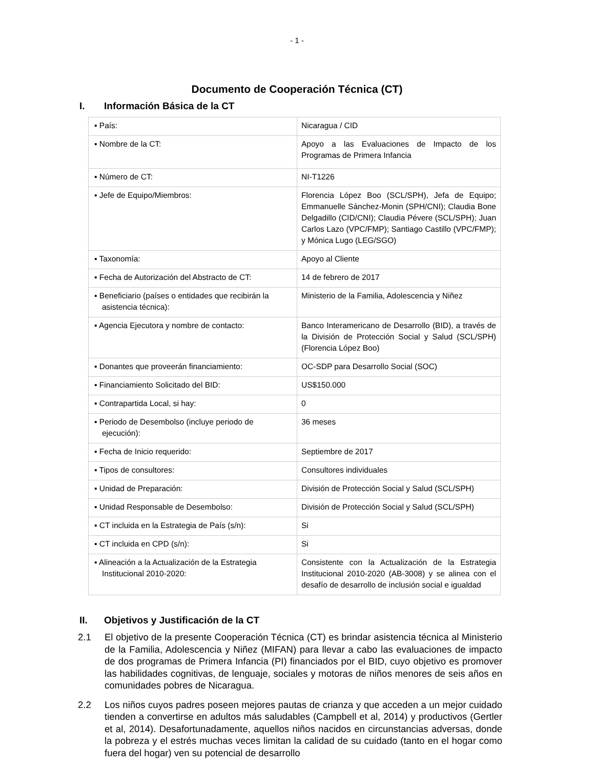- 1 -
Documento de Cooperación Técnica (CT)
I. Información Básica de la CT
| ▪ País: | Nicaragua / CID |
| ▪ Nombre de la CT: | Apoyo a las Evaluaciones de Impacto de los Programas de Primera Infancia |
| ▪ Número de CT: | NI-T1226 |
| ▪ Jefe de Equipo/Miembros: | Florencia López Boo (SCL/SPH), Jefa de Equipo; Emmanuelle Sánchez-Monin (SPH/CNI); Claudia Bone Delgadillo (CID/CNI); Claudia Pévere (SCL/SPH); Juan Carlos Lazo (VPC/FMP); Santiago Castillo (VPC/FMP); y Mónica Lugo (LEG/SGO) |
| ▪ Taxonomía: | Apoyo al Cliente |
| ▪ Fecha de Autorización del Abstracto de CT: | 14 de febrero de 2017 |
| ▪ Beneficiario (países o entidades que recibirán la asistencia técnica): | Ministerio de la Familia, Adolescencia y Niñez |
| ▪ Agencia Ejecutora y nombre de contacto: | Banco Interamericano de Desarrollo (BID), a través de la División de Protección Social y Salud (SCL/SPH) (Florencia López Boo) |
| ▪ Donantes que proveerán financiamiento: | OC-SDP para Desarrollo Social (SOC) |
| ▪ Financiamiento Solicitado del BID: | US$150.000 |
| ▪ Contrapartida Local, si hay: | 0 |
| ▪ Periodo de Desembolso (incluye periodo de ejecución): | 36 meses |
| ▪ Fecha de Inicio requerido: | Septiembre de 2017 |
| ▪ Tipos de consultores: | Consultores individuales |
| ▪ Unidad de Preparación: | División de Protección Social y Salud (SCL/SPH) |
| ▪ Unidad Responsable de Desembolso: | División de Protección Social y Salud (SCL/SPH) |
| ▪ CT incluida en la Estrategia de País (s/n): | Si |
| ▪ CT incluida en CPD (s/n): | Si |
| ▪ Alineación a la Actualización de la Estrategia Institucional 2010-2020: | Consistente con la Actualización de la Estrategia Institucional 2010-2020 (AB-3008) y se alinea con el desafío de desarrollo de inclusión social e igualdad |
II. Objetivos y Justificación de la CT
2.1 El objetivo de la presente Cooperación Técnica (CT) es brindar asistencia técnica al Ministerio de la Familia, Adolescencia y Niñez (MIFAN) para llevar a cabo las evaluaciones de impacto de dos programas de Primera Infancia (PI) financiados por el BID, cuyo objetivo es promover las habilidades cognitivas, de lenguaje, sociales y motoras de niños menores de seis años en comunidades pobres de Nicaragua.
2.2 Los niños cuyos padres poseen mejores pautas de crianza y que acceden a un mejor cuidado tienden a convertirse en adultos más saludables (Campbell et al, 2014) y productivos (Gertler et al, 2014). Desafortunadamente, aquellos niños nacidos en circunstancias adversas, donde la pobreza y el estrés muchas veces limitan la calidad de su cuidado (tanto en el hogar como fuera del hogar) ven su potencial de desarrollo